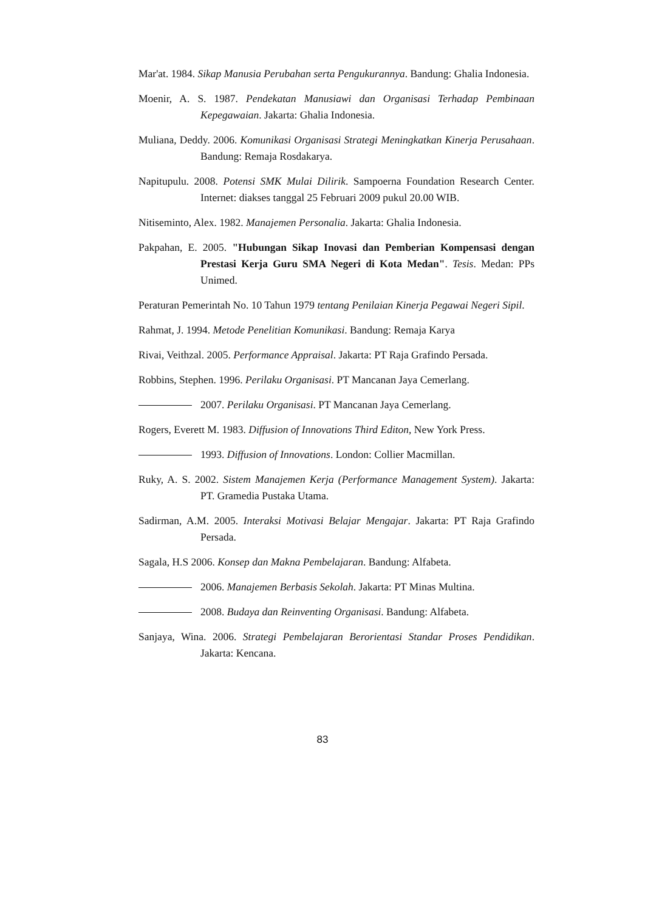Mar'at. 1984. Sikap Manusia Perubahan serta Pengukurannya. Bandung: Ghalia Indonesia.
Moenir, A. S. 1987. Pendekatan Manusiawi dan Organisasi Terhadap Pembinaan Kepegawaian. Jakarta: Ghalia Indonesia.
Muliana, Deddy. 2006. Komunikasi Organisasi Strategi Meningkatkan Kinerja Perusahaan. Bandung: Remaja Rosdakarya.
Napitupulu. 2008. Potensi SMK Mulai Dilirik. Sampoerna Foundation Research Center. Internet: diakses tanggal 25 Februari 2009 pukul 20.00 WIB.
Nitiseminto, Alex. 1982. Manajemen Personalia. Jakarta: Ghalia Indonesia.
Pakpahan, E. 2005. "Hubungan Sikap Inovasi dan Pemberian Kompensasi dengan Prestasi Kerja Guru SMA Negeri di Kota Medan". Tesis. Medan: PPs Unimed.
Peraturan Pemerintah No. 10 Tahun 1979 tentang Penilaian Kinerja Pegawai Negeri Sipil.
Rahmat, J. 1994. Metode Penelitian Komunikasi. Bandung: Remaja Karya
Rivai, Veithzal. 2005. Performance Appraisal. Jakarta: PT Raja Grafindo Persada.
Robbins, Stephen. 1996. Perilaku Organisasi. PT Mancanan Jaya Cemerlang.
2007. Perilaku Organisasi. PT Mancanan Jaya Cemerlang.
Rogers, Everett M. 1983. Diffusion of Innovations Third Editon, New York Press.
1993. Diffusion of Innovations. London: Collier Macmillan.
Ruky, A. S. 2002. Sistem Manajemen Kerja (Performance Management System). Jakarta: PT. Gramedia Pustaka Utama.
Sadirman, A.M. 2005. Interaksi Motivasi Belajar Mengajar. Jakarta: PT Raja Grafindo Persada.
Sagala, H.S 2006. Konsep dan Makna Pembelajaran. Bandung: Alfabeta.
2006. Manajemen Berbasis Sekolah. Jakarta: PT Minas Multina.
2008. Budaya dan Reinventing Organisasi. Bandung: Alfabeta.
Sanjaya, Wina. 2006. Strategi Pembelajaran Berorientasi Standar Proses Pendidikan. Jakarta: Kencana.
83